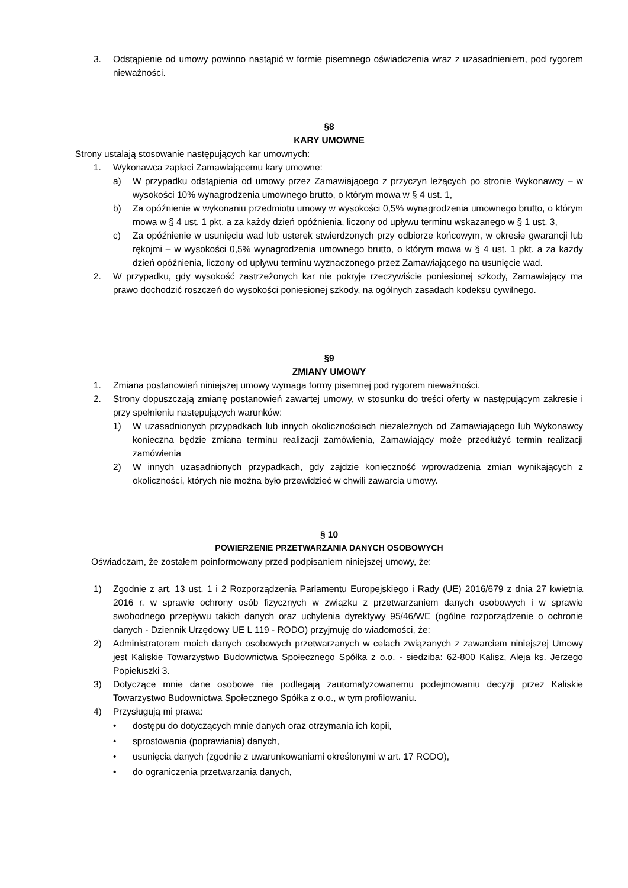3. Odstąpienie od umowy powinno nastąpić w formie pisemnego oświadczenia wraz z uzasadnieniem, pod rygorem nieważności.
§8
KARY UMOWNE
Strony ustalają stosowanie następujących kar umownych:
1. Wykonawca zapłaci Zamawiającemu kary umowne:
a) W przypadku odstąpienia od umowy przez Zamawiającego z przyczyn leżących po stronie Wykonawcy – w wysokości 10% wynagrodzenia umownego brutto, o którym mowa w § 4 ust. 1,
b) Za opóźnienie w wykonaniu przedmiotu umowy w wysokości 0,5% wynagrodzenia umownego brutto, o którym mowa w § 4 ust. 1 pkt. a za każdy dzień opóźnienia, liczony od upływu terminu wskazanego w § 1 ust. 3,
c) Za opóźnienie w usunięciu wad lub usterek stwierdzonych przy odbiorze końcowym, w okresie gwarancji lub rękojmi – w wysokości 0,5% wynagrodzenia umownego brutto, o którym mowa w § 4 ust. 1 pkt. a za każdy dzień opóźnienia, liczony od upływu terminu wyznaczonego przez Zamawiającego na usunięcie wad.
2. W przypadku, gdy wysokość zastrzeżonych kar nie pokryje rzeczywiście poniesionej szkody, Zamawiający ma prawo dochodzić roszczeń do wysokości poniesionej szkody, na ogólnych zasadach kodeksu cywilnego.
§9
ZMIANY UMOWY
1. Zmiana postanowień niniejszej umowy wymaga formy pisemnej pod rygorem nieważności.
2. Strony dopuszczają zmianę postanowień zawartej umowy, w stosunku do treści oferty w następującym zakresie i przy spełnieniu następujących warunków:
1) W uzasadnionych przypadkach lub innych okolicznościach niezależnych od Zamawiającego lub Wykonawcy konieczna będzie zmiana terminu realizacji zamówienia, Zamawiający może przedłużyć termin realizacji zamówienia
2) W innych uzasadnionych przypadkach, gdy zajdzie konieczność wprowadzenia zmian wynikających z okoliczności, których nie można było przewidzieć w chwili zawarcia umowy.
§ 10
POWIERZENIE PRZETWARZANIA DANYCH OSOBOWYCH
Oświadczam, że zostałem poinformowany przed podpisaniem niniejszej umowy, że:
1) Zgodnie z art. 13 ust. 1 i 2 Rozporządzenia Parlamentu Europejskiego i Rady (UE) 2016/679 z dnia 27 kwietnia 2016 r. w sprawie ochrony osób fizycznych w związku z przetwarzaniem danych osobowych i w sprawie swobodnego przepływu takich danych oraz uchylenia dyrektywy 95/46/WE (ogólne rozporządzenie o ochronie danych - Dziennik Urzędowy UE L 119 - RODO) przyjmuję do wiadomości, że:
2) Administratorem moich danych osobowych przetwarzanych w celach związanych z zawarciem niniejszej Umowy jest Kaliskie Towarzystwo Budownictwa Społecznego Spółka z o.o. - siedziba: 62-800 Kalisz, Aleja ks. Jerzego Popiełuszki 3.
3) Dotyczące mnie dane osobowe nie podlegają zautomatyzowanemu podejmowaniu decyzji przez Kaliskie Towarzystwo Budownictwa Społecznego Spółka z o.o., w tym profilowaniu.
4) Przysługują mi prawa:
• dostępu do dotyczących mnie danych oraz otrzymania ich kopii,
• sprostowania (poprawiania) danych,
• usunięcia danych (zgodnie z uwarunkowaniami określonymi w art. 17 RODO),
• do ograniczenia przetwarzania danych,